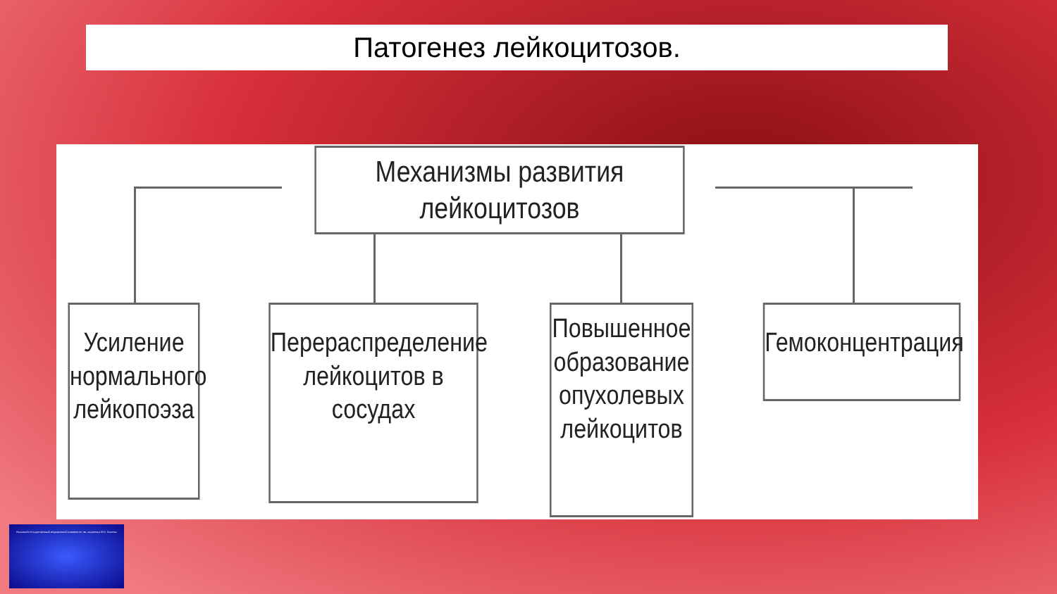Патогенез лейкоцитозов.
Механизмы развития лейкоцитозов
Усиление нормального лейкопоэза
Перераспределение лейкоцитов в сосудах
Повышенное образование опухолевых лейкоцитов
Гемоконцентрация
Рязанский государственный медицинский университет им. академика И.П. Павлова